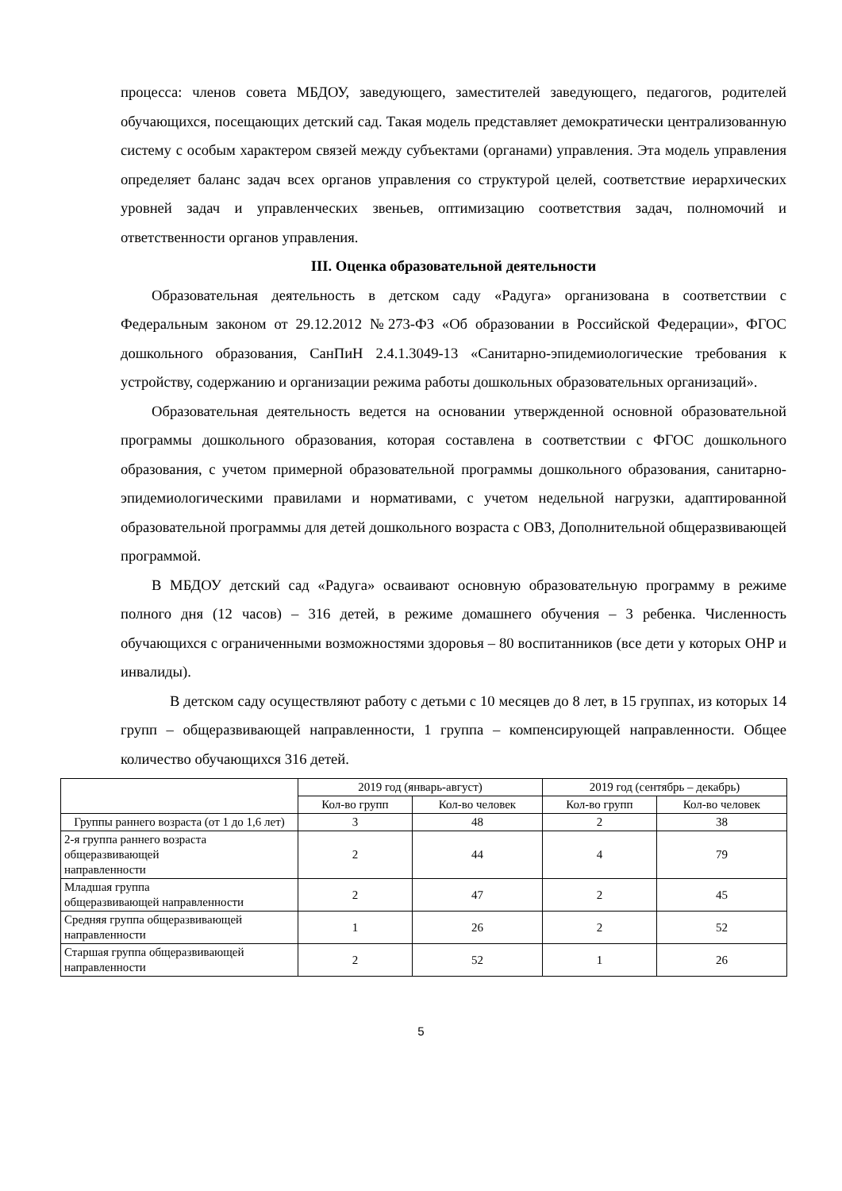процесса: членов совета МБДОУ, заведующего, заместителей заведующего, педагогов, родителей обучающихся, посещающих детский сад. Такая модель представляет демократически централизованную систему с особым характером связей между субъектами (органами) управления. Эта модель управления определяет баланс задач всех органов управления со структурой целей, соответствие иерархических уровней задач и управленческих звеньев, оптимизацию соответствия задач, полномочий и ответственности органов управления.
III. Оценка образовательной деятельности
Образовательная деятельность в детском саду «Радуга» организована в соответствии с Федеральным законом от 29.12.2012 №273-ФЗ «Об образовании в Российской Федерации», ФГОС дошкольного образования, СанПиН 2.4.1.3049-13 «Санитарно-эпидемиологические требования к устройству, содержанию и организации режима работы дошкольных образовательных организаций».
Образовательная деятельность ведется на основании утвержденной основной образовательной программы дошкольного образования, которая составлена в соответствии с ФГОС дошкольного образования, с учетом примерной образовательной программы дошкольного образования, санитарно-эпидемиологическими правилами и нормативами, с учетом недельной нагрузки, адаптированной образовательной программы для детей дошкольного возраста с ОВЗ, Дополнительной общеразвивающей программой.
В МБДОУ детский сад «Радуга» осваивают основную образовательную программу в режиме полного дня (12 часов) – 316 детей, в режиме домашнего обучения – 3 ребенка. Численность обучающихся с ограниченными возможностями здоровья – 80 воспитанников (все дети у которых ОНР и инвалиды).
В детском саду осуществляют работу с детьми с 10 месяцев до 8 лет, в 15 группах, из которых 14 групп – общеразвивающей направленности, 1 группа – компенсирующей направленности. Общее количество обучающихся 316 детей.
| | 2019 год (январь-август) | | 2019 год (сентябрь – декабрь) | |
| --- | --- | --- | --- | --- |
| | Кол-во групп | Кол-во человек | Кол-во групп | Кол-во человек |
| Группы раннего возраста (от 1 до 1,6 лет) | 3 | 48 | 2 | 38 |
| 2-я группа раннего возраста общеразвивающей направленности | 2 | 44 | 4 | 79 |
| Младшая группа общеразвивающей направленности | 2 | 47 | 2 | 45 |
| Средняя группа общеразвивающей направленности | 1 | 26 | 2 | 52 |
| Старшая группа общеразвивающей направленности | 2 | 52 | 1 | 26 |
5